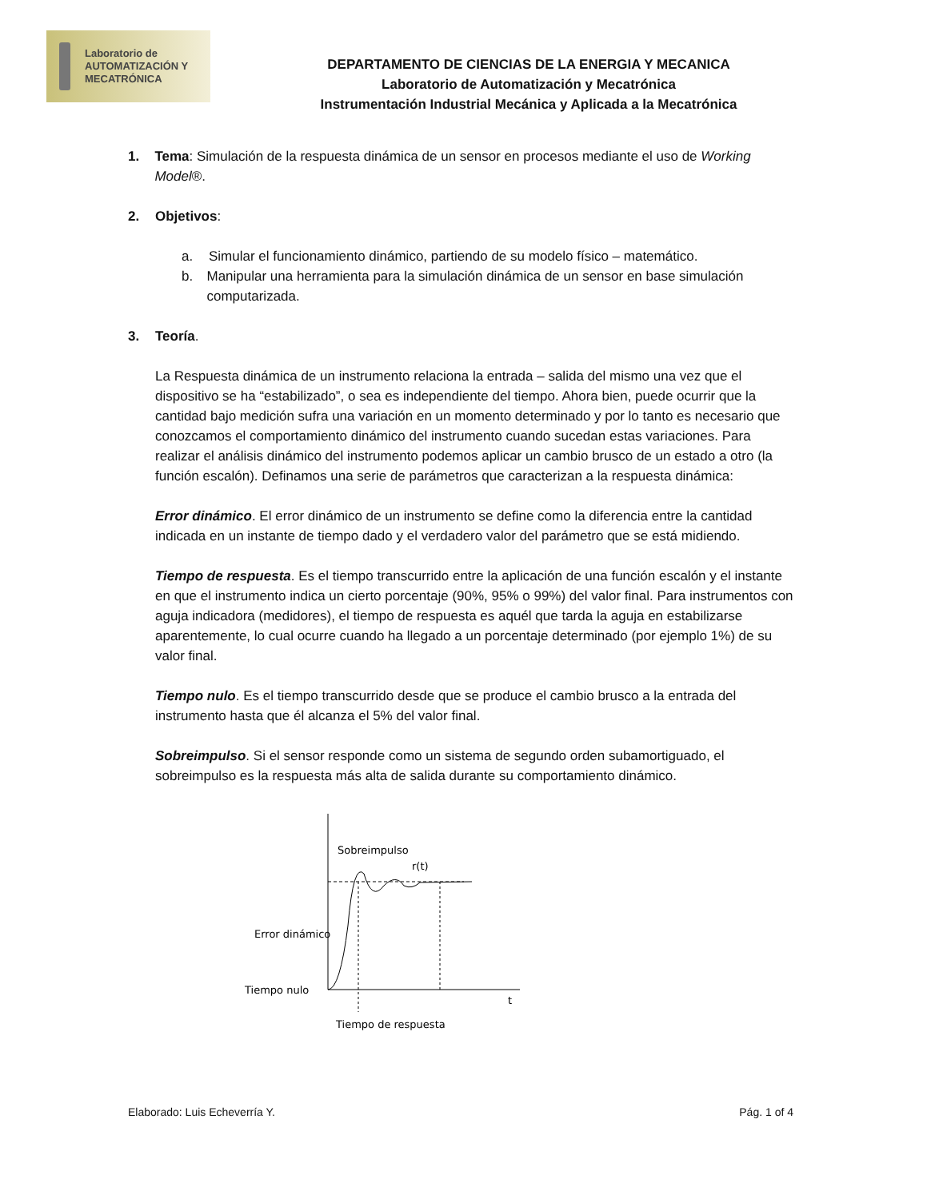Laboratorio de
AUTOMATIZACIÓN Y
MECATRÓNICA
DEPARTAMENTO DE CIENCIAS DE LA ENERGIA Y MECANICA
Laboratorio de Automatización y Mecatrónica
Instrumentación Industrial Mecánica y Aplicada a la Mecatrónica
1. Tema: Simulación de la respuesta dinámica de un sensor en procesos mediante el uso de Working Model®.
2. Objetivos:
a. Simular el funcionamiento dinámico, partiendo de su modelo físico – matemático.
b. Manipular una herramienta para la simulación dinámica de un sensor en base simulación computarizada.
3. Teoría.
La Respuesta dinámica de un instrumento relaciona la entrada – salida del mismo una vez que el dispositivo se ha “estabilizado”, o sea es independiente del tiempo. Ahora bien, puede ocurrir que la cantidad bajo medición sufra una variación en un momento determinado y por lo tanto es necesario que conozcamos el comportamiento dinámico del instrumento cuando sucedan estas variaciones. Para realizar el análisis dinámico del instrumento podemos aplicar un cambio brusco de un estado a otro (la función escalón). Definamos una serie de parámetros que caracterizan a la respuesta dinámica:
Error dinámico. El error dinámico de un instrumento se define como la diferencia entre la cantidad indicada en un instante de tiempo dado y el verdadero valor del parámetro que se está midiendo.
Tiempo de respuesta. Es el tiempo transcurrido entre la aplicación de una función escalón y el instante en que el instrumento indica un cierto porcentaje (90%, 95% o 99%) del valor final. Para instrumentos con aguja indicadora (medidores), el tiempo de respuesta es aquél que tarda la aguja en estabilizarse aparentemente, lo cual ocurre cuando ha llegado a un porcentaje determinado (por ejemplo 1%) de su valor final.
Tiempo nulo. Es el tiempo transcurrido desde que se produce el cambio brusco a la entrada del instrumento hasta que él alcanza el 5% del valor final.
Sobreimpulso. Si el sensor responde como un sistema de segundo orden subamortiguado, el sobreimpulso es la respuesta más alta de salida durante su comportamiento dinámico.
Sobreimpulso
r(t)
Error dinámico
Tiempo nulo
t
Tiempo de respuesta
Elaborado: Luis Echeverría Y. Pág. 1 of 4